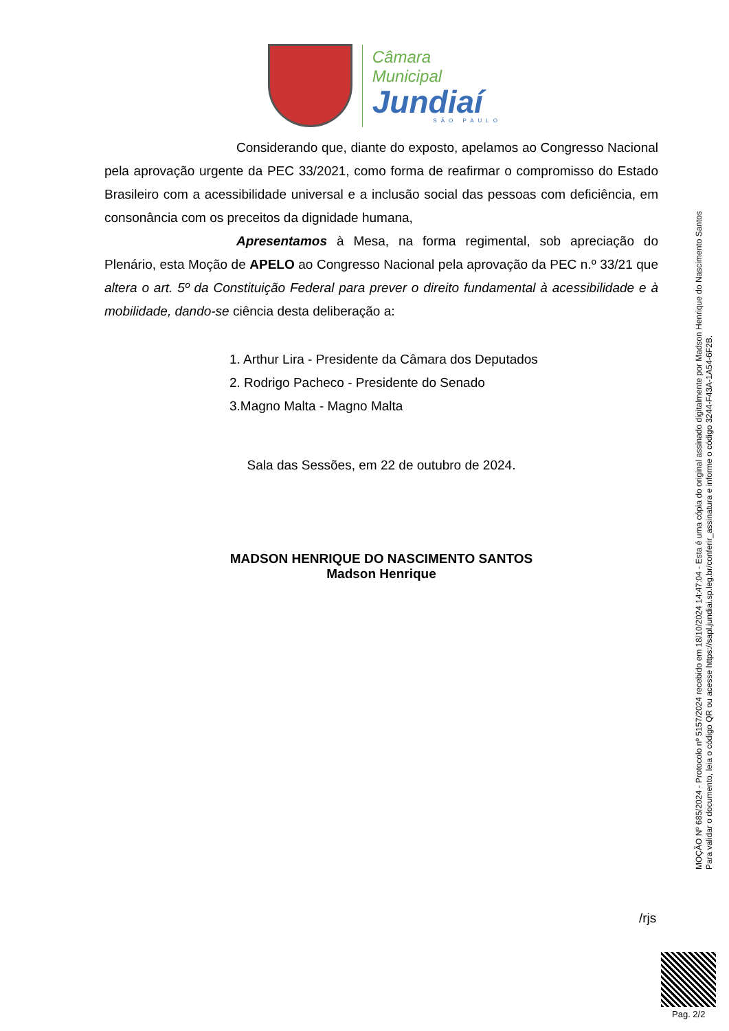Câmara Municipal
Jundiaí
SÃO PAULO
Considerando que, diante do exposto, apelamos ao Congresso Nacional pela aprovação urgente da PEC 33/2021, como forma de reafirmar o compromisso do Estado Brasileiro com a acessibilidade universal e a inclusão social das pessoas com deficiência, em consonância com os preceitos da dignidade humana,
Apresentamos à Mesa, na forma regimental, sob apreciação do Plenário, esta Moção de APELO ao Congresso Nacional pela aprovação da PEC n.º 33/21 que altera o art. 5º da Constituição Federal para prever o direito fundamental à acessibilidade e à mobilidade, dando-se ciência desta deliberação a:
1. Arthur Lira - Presidente da Câmara dos Deputados
2. Rodrigo Pacheco - Presidente do Senado
3.Magno Malta - Magno Malta
Sala das Sessões, em 22 de outubro de 2024.
MADSON HENRIQUE DO NASCIMENTO SANTOS
Madson Henrique
/rjs
MOÇÃO Nº 685/2024 - Protocolo nº 5157/2024 recebido em 18/10/2024 14:47:04 - Esta é uma cópia do original assinado digitalmente por Madson Henrique do Nascimento Santos
Para validar o documento, leia o código QR ou acesse https://sapl.jundiai.sp.leg.br/conferir_assinatura e informe o código 3244-F43A-1A54-6F2B.
Pag. 2/2